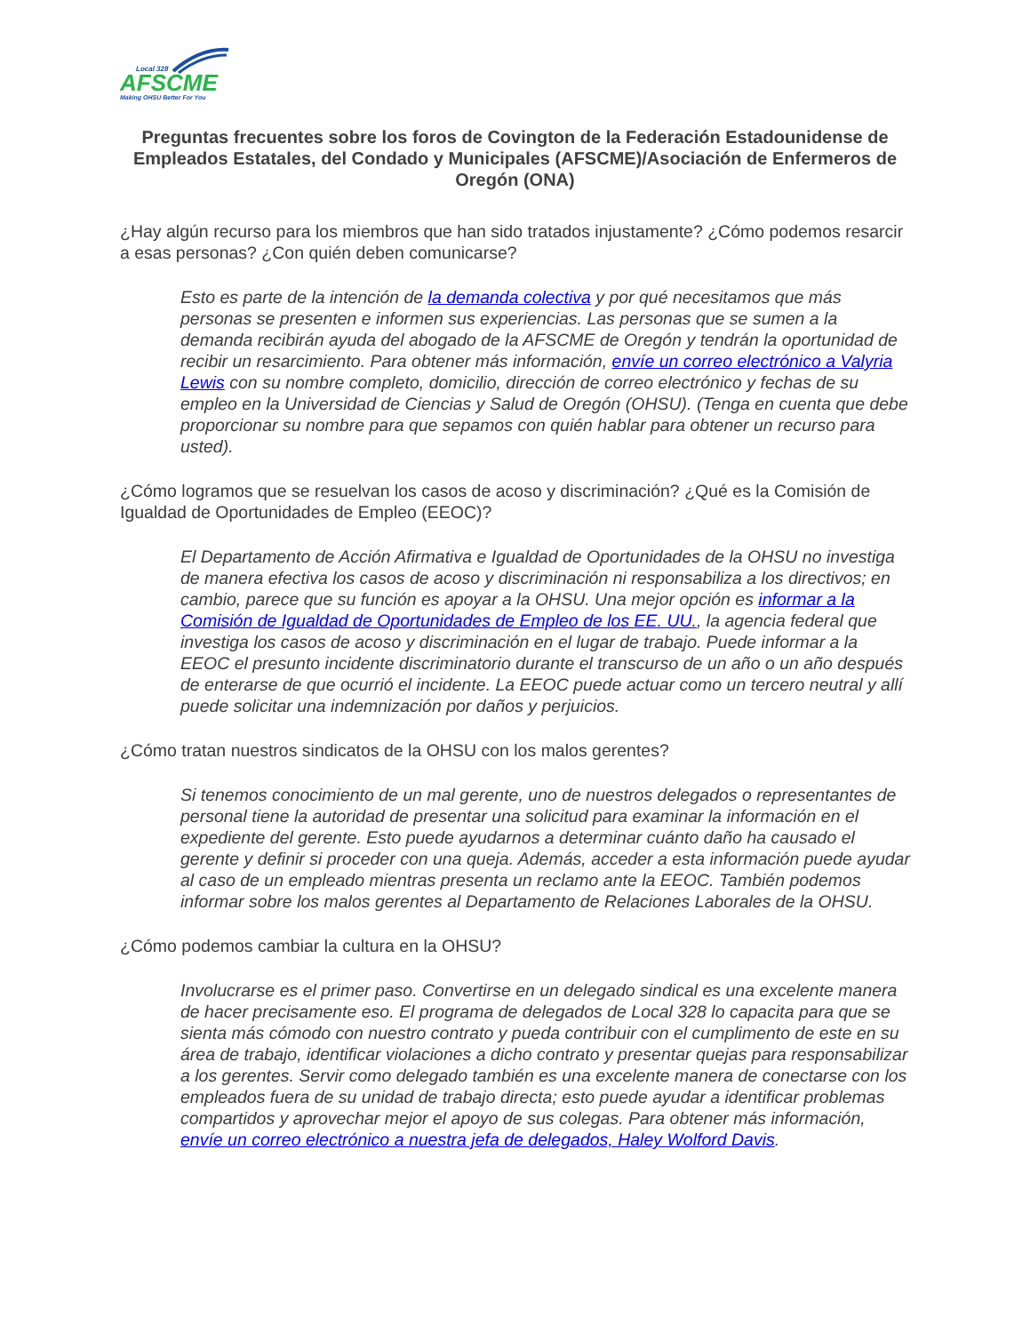Local 328
AFSCME
Making OHSU Better For You
Preguntas frecuentes sobre los foros de Covington de la Federación Estadounidense de Empleados Estatales, del Condado y Municipales (AFSCME)/Asociación de Enfermeros de Oregón (ONA)
¿Hay algún recurso para los miembros que han sido tratados injustamente? ¿Cómo podemos resarcir a esas personas? ¿Con quién deben comunicarse?
Esto es parte de la intención de la demanda colectiva y por qué necesitamos que más personas se presenten e informen sus experiencias. Las personas que se sumen a la demanda recibirán ayuda del abogado de la AFSCME de Oregón y tendrán la oportunidad de recibir un resarcimiento. Para obtener más información, envíe un correo electrónico a Valyria Lewis con su nombre completo, domicilio, dirección de correo electrónico y fechas de su empleo en la Universidad de Ciencias y Salud de Oregón (OHSU). (Tenga en cuenta que debe proporcionar su nombre para que sepamos con quién hablar para obtener un recurso para usted).
¿Cómo logramos que se resuelvan los casos de acoso y discriminación? ¿Qué es la Comisión de Igualdad de Oportunidades de Empleo (EEOC)?
El Departamento de Acción Afirmativa e Igualdad de Oportunidades de la OHSU no investiga de manera efectiva los casos de acoso y discriminación ni responsabiliza a los directivos; en cambio, parece que su función es apoyar a la OHSU. Una mejor opción es informar a la Comisión de Igualdad de Oportunidades de Empleo de los EE. UU., la agencia federal que investiga los casos de acoso y discriminación en el lugar de trabajo. Puede informar a la EEOC el presunto incidente discriminatorio durante el transcurso de un año o un año después de enterarse de que ocurrió el incidente. La EEOC puede actuar como un tercero neutral y allí puede solicitar una indemnización por daños y perjuicios.
¿Cómo tratan nuestros sindicatos de la OHSU con los malos gerentes?
Si tenemos conocimiento de un mal gerente, uno de nuestros delegados o representantes de personal tiene la autoridad de presentar una solicitud para examinar la información en el expediente del gerente. Esto puede ayudarnos a determinar cuánto daño ha causado el gerente y definir si proceder con una queja. Además, acceder a esta información puede ayudar al caso de un empleado mientras presenta un reclamo ante la EEOC. También podemos informar sobre los malos gerentes al Departamento de Relaciones Laborales de la OHSU.
¿Cómo podemos cambiar la cultura en la OHSU?
Involucrarse es el primer paso. Convertirse en un delegado sindical es una excelente manera de hacer precisamente eso. El programa de delegados de Local 328 lo capacita para que se sienta más cómodo con nuestro contrato y pueda contribuir con el cumplimento de este en su área de trabajo, identificar violaciones a dicho contrato y presentar quejas para responsabilizar a los gerentes. Servir como delegado también es una excelente manera de conectarse con los empleados fuera de su unidad de trabajo directa; esto puede ayudar a identificar problemas compartidos y aprovechar mejor el apoyo de sus colegas. Para obtener más información, envíe un correo electrónico a nuestra jefa de delegados, Haley Wolford Davis.